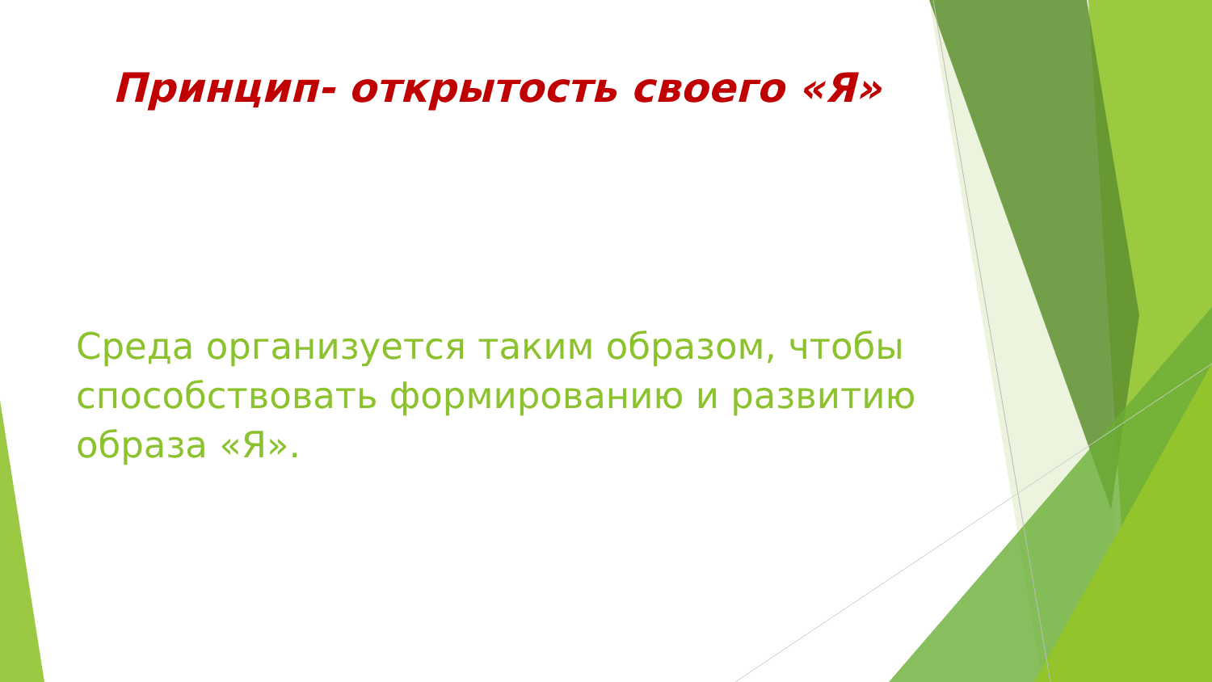Принцип- открытость своего «Я»
Среда организуется таким образом, чтобы способствовать формированию и развитию образа «Я».